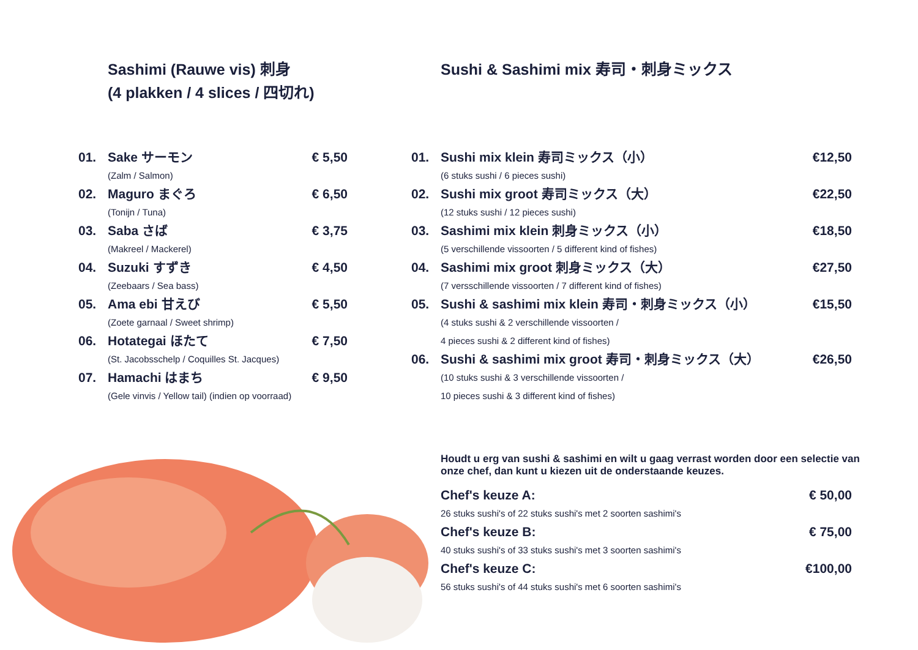Sashimi (Rauwe vis) 刺身
(4 plakken / 4 slices / 四切れ)
| 01. | Sake サーモン | € 5,50 |
| | (Zalm / Salmon) | |
| 02. | Maguro まぐろ | € 6,50 |
| | (Tonijn / Tuna) | |
| 03. | Saba さば | € 3,75 |
| | (Makreel / Mackerel) | |
| 04. | Suzuki すずき | € 4,50 |
| | (Zeebaars / Sea bass) | |
| 05. | Ama ebi 甘えび | € 5,50 |
| | (Zoete garnaal / Sweet shrimp) | |
| 06. | Hotategai ほたて | € 7,50 |
| | (St. Jacobsschelp / Coquilles St. Jacques) | |
| 07. | Hamachi はまち | € 9,50 |
| | (Gele vinvis / Yellow tail) (indien op voorraad) | |
Sushi & Sashimi mix 寿司・刺身ミックス
| 01. | Sushi mix klein 寿司ミックス（小） | €12,50 |
| | (6 stuks sushi / 6 pieces sushi) | |
| 02. | Sushi mix groot 寿司ミックス（大） | €22,50 |
| | (12 stuks sushi / 12 pieces sushi) | |
| 03. | Sashimi mix klein 刺身ミックス（小） | €18,50 |
| | (5 verschillende vissoorten / 5 different kind of fishes) | |
| 04. | Sashimi mix groot 刺身ミックス（大） | €27,50 |
| | (7 versschillende vissoorten / 7 different kind of fishes) | |
| 05. | Sushi & sashimi mix klein 寿司・刺身ミックス（小） | €15,50 |
| | (4 stuks sushi & 2 verschillende vissoorten / 4 pieces sushi & 2 different kind of fishes) | |
| 06. | Sushi & sashimi mix groot 寿司・刺身ミックス（大） | €26,50 |
| | (10 stuks sushi & 3 verschillende vissoorten / 10 pieces sushi & 3 different kind of fishes) | |
Houdt u erg van sushi & sashimi en wilt u gaag verrast worden door een selectie van onze chef, dan kunt u kiezen uit de onderstaande keuzes.
| Chef's keuze A: | € 50,00 |
| 26 stuks sushi's of 22 stuks sushi's met 2 soorten sashimi's | |
| Chef's keuze B: | € 75,00 |
| 40 stuks sushi's of 33 stuks sushi's met 3 soorten sashimi's | |
| Chef's keuze C: | €100,00 |
| 56 stuks sushi's of 44 stuks sushi's met 6 soorten sashimi's | |